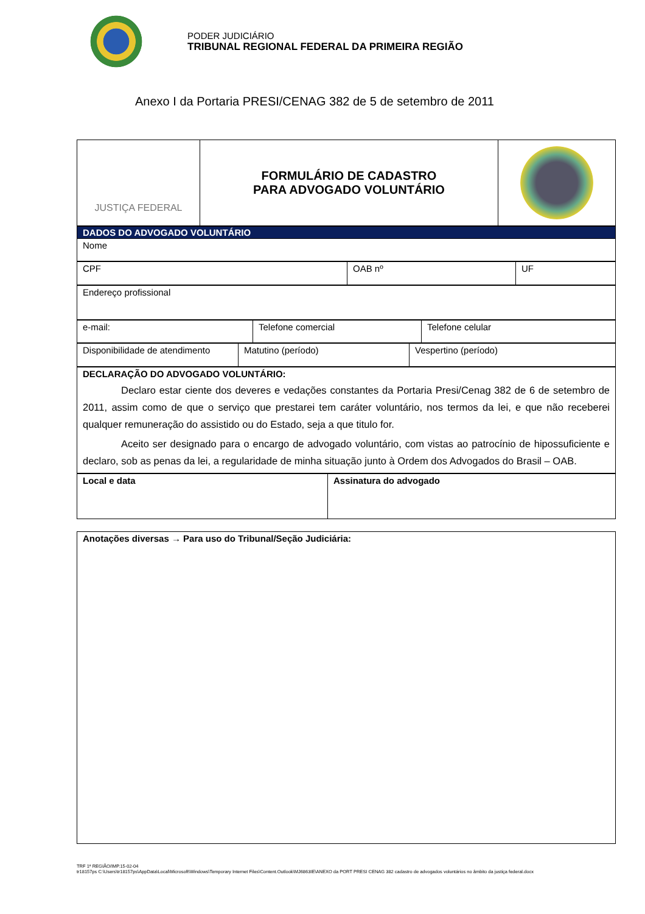PODER JUDICIÁRIO
TRIBUNAL REGIONAL FEDERAL DA PRIMEIRA REGIÃO
Anexo I da Portaria PRESI/CENAG 382 de 5 de setembro de 2011
| JUSTIÇA FEDERAL | FORMULÁRIO DE CADASTRO PARA ADVOGADO VOLUNTÁRIO | |
| DADOS DO ADVOGADO VOLUNTÁRIO |
| Nome |
| CPF | OAB nº | UF |
| Endereço profissional |
| e-mail: | Telefone comercial | Telefone celular |
| Disponibilidade de atendimento | Matutino (período) | Vespertino (período) |
| DECLARAÇÃO DO ADVOGADO VOLUNTÁRIO: Declaro estar ciente dos deveres e vedações constantes da Portaria Presi/Cenag 382 de 6 de setembro de 2011, assim como de que o serviço que prestarei tem caráter voluntário, nos termos da lei, e que não receberei qualquer remuneração do assistido ou do Estado, seja a que titulo for. Aceito ser designado para o encargo de advogado voluntário, com vistas ao patrocínio de hipossuficiente e declaro, sob as penas da lei, a regularidade de minha situação junto à Ordem dos Advogados do Brasil – OAB. |
| Local e data | Assinatura do advogado |
| Anotações diversas → Para uso do Tribunal/Seção Judiciária: |
TRF 1ª REGIÃO/IMP.15-02-04
tr18157ps C:\Users\tr18157ps\AppData\Local\Microsoft\Windows\Temporary Internet Files\Content.Outlook\MJ6863IE\ANEXO da PORT PRESI CENAG 382 cadastro de advogados voluntários no âmbito da justiça federal.docx